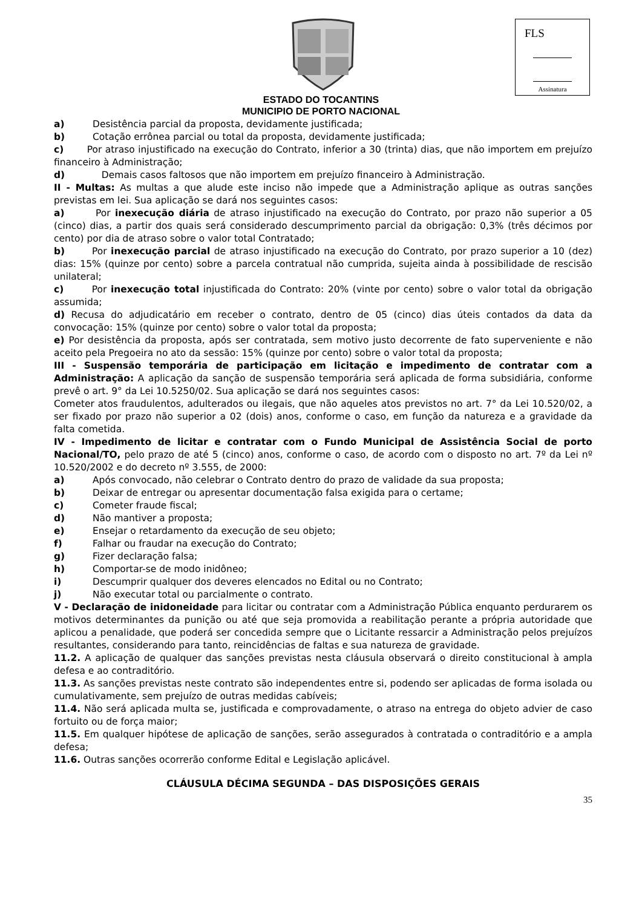FLS
Assinatura
ESTADO DO TOCANTINS
MUNICIPIO DE PORTO NACIONAL
a) Desistência parcial da proposta, devidamente justificada;
b) Cotação errônea parcial ou total da proposta, devidamente justificada;
c) Por atraso injustificado na execução do Contrato, inferior a 30 (trinta) dias, que não importem em prejuízo financeiro à Administração;
d) Demais casos faltosos que não importem em prejuízo financeiro à Administração.
II - Multas: As multas a que alude este inciso não impede que a Administração aplique as outras sanções previstas em lei. Sua aplicação se dará nos seguintes casos:
a) Por inexecução diária de atraso injustificado na execução do Contrato, por prazo não superior a 05 (cinco) dias, a partir dos quais será considerado descumprimento parcial da obrigação: 0,3% (três décimos por cento) por dia de atraso sobre o valor total Contratado;
b) Por inexecução parcial de atraso injustificado na execução do Contrato, por prazo superior a 10 (dez) dias: 15% (quinze por cento) sobre a parcela contratual não cumprida, sujeita ainda à possibilidade de rescisão unilateral;
c) Por inexecução total injustificada do Contrato: 20% (vinte por cento) sobre o valor total da obrigação assumida;
d) Recusa do adjudicatário em receber o contrato, dentro de 05 (cinco) dias úteis contados da data da convocação: 15% (quinze por cento) sobre o valor total da proposta;
e) Por desistência da proposta, após ser contratada, sem motivo justo decorrente de fato superveniente e não aceito pela Pregoeira no ato da sessão: 15% (quinze por cento) sobre o valor total da proposta;
III - Suspensão temporária de participação em licitação e impedimento de contratar com a Administração: A aplicação da sanção de suspensão temporária será aplicada de forma subsidiária, conforme prevê o art. 9° da Lei 10.5250/02. Sua aplicação se dará nos seguintes casos:
Cometer atos fraudulentos, adulterados ou ilegais, que não aqueles atos previstos no art. 7° da Lei 10.520/02, a ser fixado por prazo não superior a 02 (dois) anos, conforme o caso, em função da natureza e a gravidade da falta cometida.
IV - Impedimento de licitar e contratar com o Fundo Municipal de Assistência Social de porto Nacional/TO, pelo prazo de até 5 (cinco) anos, conforme o caso, de acordo com o disposto no art. 7º da Lei nº 10.520/2002 e do decreto nº 3.555, de 2000:
a) Após convocado, não celebrar o Contrato dentro do prazo de validade da sua proposta;
b) Deixar de entregar ou apresentar documentação falsa exigida para o certame;
c) Cometer fraude fiscal;
d) Não mantiver a proposta;
e) Ensejar o retardamento da execução de seu objeto;
f) Falhar ou fraudar na execução do Contrato;
g) Fizer declaração falsa;
h) Comportar-se de modo inidôneo;
i) Descumprir qualquer dos deveres elencados no Edital ou no Contrato;
j) Não executar total ou parcialmente o contrato.
V - Declaração de inidoneidade para licitar ou contratar com a Administração Pública enquanto perdurarem os motivos determinantes da punição ou até que seja promovida a reabilitação perante a própria autoridade que aplicou a penalidade, que poderá ser concedida sempre que o Licitante ressarcir a Administração pelos prejuízos resultantes, considerando para tanto, reincidências de faltas e sua natureza de gravidade.
11.2. A aplicação de qualquer das sanções previstas nesta cláusula observará o direito constitucional à ampla defesa e ao contraditório.
11.3. As sanções previstas neste contrato são independentes entre si, podendo ser aplicadas de forma isolada ou cumulativamente, sem prejuízo de outras medidas cabíveis;
11.4. Não será aplicada multa se, justificada e comprovadamente, o atraso na entrega do objeto advier de caso fortuito ou de força maior;
11.5. Em qualquer hipótese de aplicação de sanções, serão assegurados à contratada o contraditório e a ampla defesa;
11.6. Outras sanções ocorrerão conforme Edital e Legislação aplicável.
CLÁUSULA DÉCIMA SEGUNDA – DAS DISPOSIÇÕES GERAIS
35